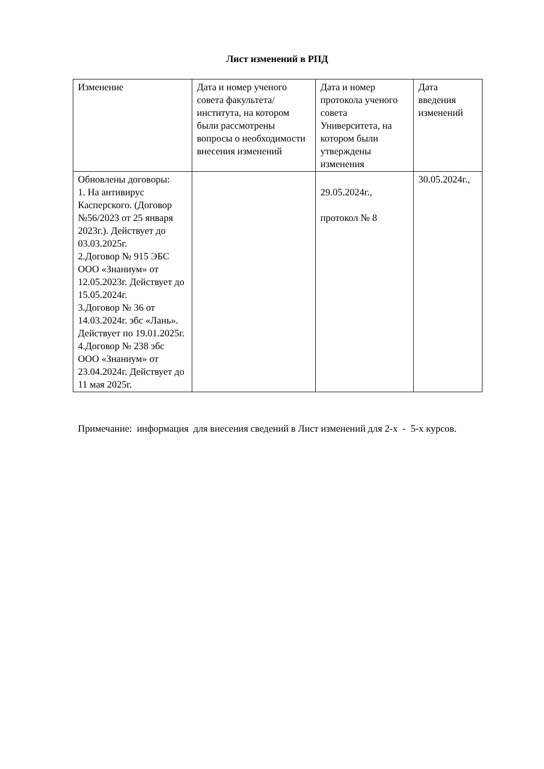Лист изменений в РПД
| Изменение | Дата и номер ученого совета факультета/института, на котором были рассмотрены вопросы о необходимости внесения изменений | Дата и номер протокола ученого совета Университета, на котором были утверждены изменения | Дата введения изменений |
| --- | --- | --- | --- |
| Обновлены договоры: 1. На антивирус Касперского. (Договор №56/2023 от 25 января 2023г.). Действует до 03.03.2025г. 2.Договор № 915 ЭБС ООО «Знаниум» от 12.05.2023г. Действует до 15.05.2024г. 3.Договор № 36 от 14.03.2024г. эбс «Лань». Действует по 19.01.2025г. 4.Договор № 238 эбс ООО «Знаниум» от 23.04.2024г. Действует до 11 мая 2025г. | | 29.05.2024г., протокол № 8 | 30.05.2024г., |
Примечание: информация для внесения сведений в Лист изменений для 2-х - 5-х курсов.